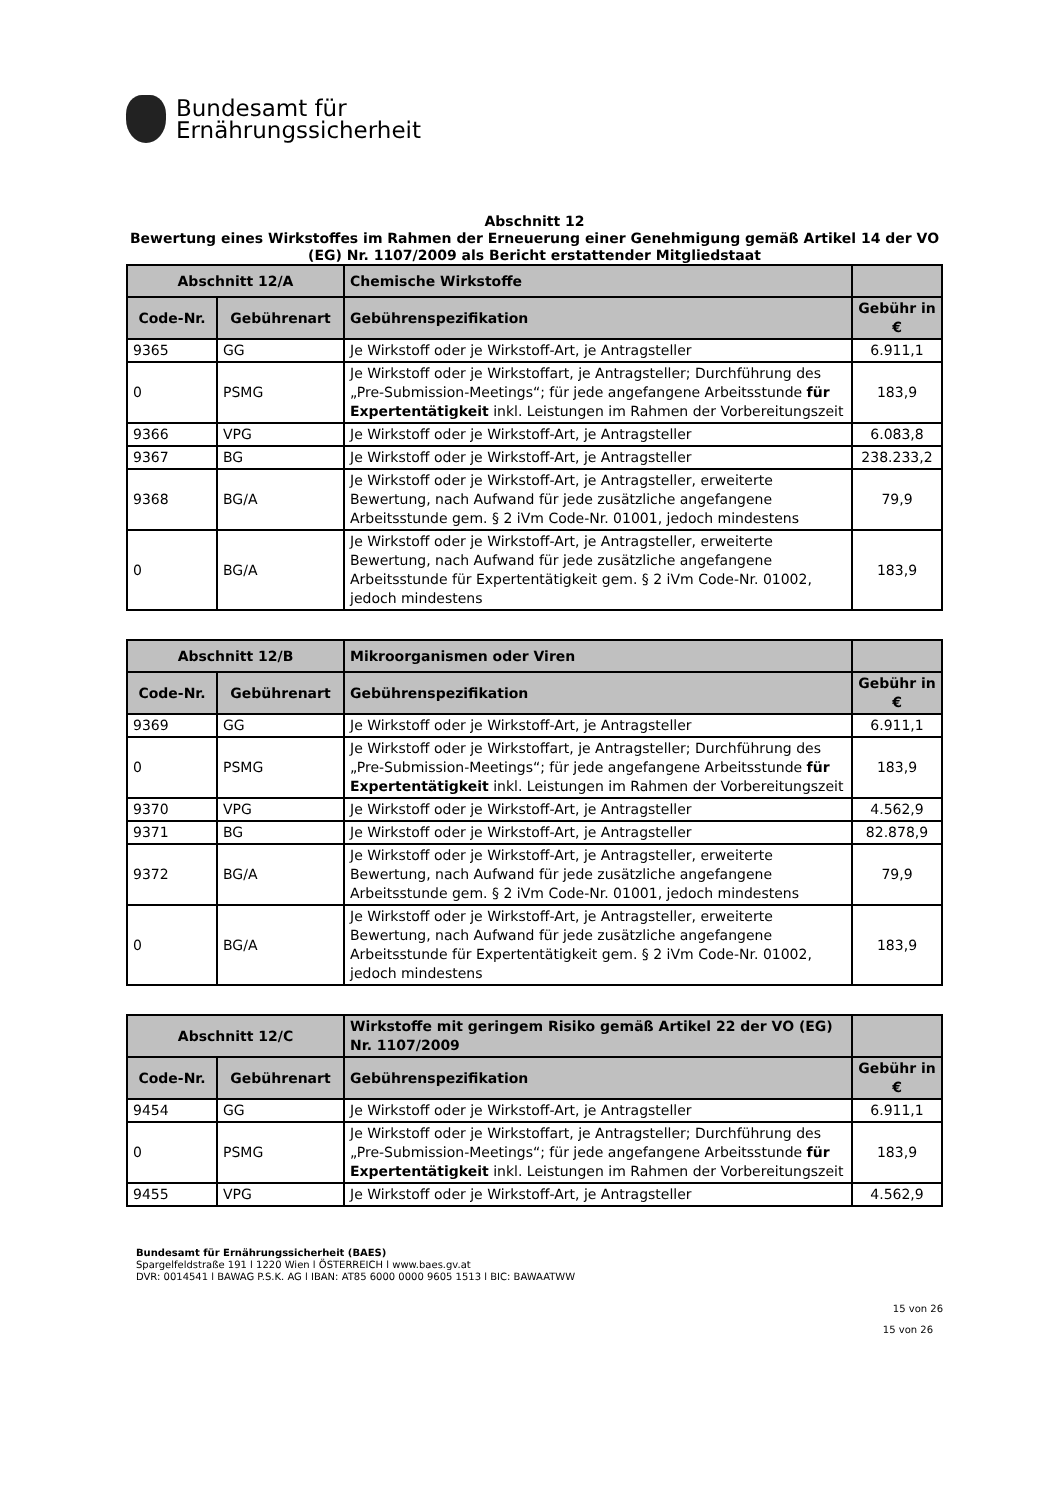Bundesamt für
Ernährungssicherheit
Abschnitt 12
Bewertung eines Wirkstoffes im Rahmen der Erneuerung einer Genehmigung gemäß Artikel 14 der VO (EG) Nr. 1107/2009 als Bericht erstattender Mitgliedstaat
| Abschnitt 12/A | | Chemische Wirkstoffe | |
| --- | --- | --- | --- |
| Code-Nr. | Gebührenart | Gebührenspezifikation | Gebühr in € |
| 9365 | GG | Je Wirkstoff oder je Wirkstoff-Art, je Antragsteller | 6.911,1 |
| 0 | PSMG | Je Wirkstoff oder je Wirkstoffart, je Antragsteller; Durchführung des „Pre-Submission-Meetings“; für jede angefangene Arbeitsstunde für Expertentätigkeit inkl. Leistungen im Rahmen der Vorbereitungszeit | 183,9 |
| 9366 | VPG | Je Wirkstoff oder je Wirkstoff-Art, je Antragsteller | 6.083,8 |
| 9367 | BG | Je Wirkstoff oder je Wirkstoff-Art, je Antragsteller | 238.233,2 |
| 9368 | BG/A | Je Wirkstoff oder je Wirkstoff-Art, je Antragsteller, erweiterte Bewertung, nach Aufwand für jede zusätzliche angefangene Arbeitsstunde gem. § 2 iVm Code-Nr. 01001, jedoch mindestens | 79,9 |
| 0 | BG/A | Je Wirkstoff oder je Wirkstoff-Art, je Antragsteller, erweiterte Bewertung, nach Aufwand für jede zusätzliche angefangene Arbeitsstunde für Expertentätigkeit gem. § 2 iVm Code-Nr. 01002, jedoch mindestens | 183,9 |
| Abschnitt 12/B | | Mikroorganismen oder Viren | |
| --- | --- | --- | --- |
| Code-Nr. | Gebührenart | Gebührenspezifikation | Gebühr in € |
| 9369 | GG | Je Wirkstoff oder je Wirkstoff-Art, je Antragsteller | 6.911,1 |
| 0 | PSMG | Je Wirkstoff oder je Wirkstoffart, je Antragsteller; Durchführung des „Pre-Submission-Meetings“; für jede angefangene Arbeitsstunde für Expertentätigkeit inkl. Leistungen im Rahmen der Vorbereitungszeit | 183,9 |
| 9370 | VPG | Je Wirkstoff oder je Wirkstoff-Art, je Antragsteller | 4.562,9 |
| 9371 | BG | Je Wirkstoff oder je Wirkstoff-Art, je Antragsteller | 82.878,9 |
| 9372 | BG/A | Je Wirkstoff oder je Wirkstoff-Art, je Antragsteller, erweiterte Bewertung, nach Aufwand für jede zusätzliche angefangene Arbeitsstunde gem. § 2 iVm Code-Nr. 01001, jedoch mindestens | 79,9 |
| 0 | BG/A | Je Wirkstoff oder je Wirkstoff-Art, je Antragsteller, erweiterte Bewertung, nach Aufwand für jede zusätzliche angefangene Arbeitsstunde für Expertentätigkeit gem. § 2 iVm Code-Nr. 01002, jedoch mindestens | 183,9 |
| Abschnitt 12/C | | Wirkstoffe mit geringem Risiko gemäß Artikel 22 der VO (EG) Nr. 1107/2009 | |
| --- | --- | --- | --- |
| Code-Nr. | Gebührenart | Gebührenspezifikation | Gebühr in € |
| 9454 | GG | Je Wirkstoff oder je Wirkstoff-Art, je Antragsteller | 6.911,1 |
| 0 | PSMG | Je Wirkstoff oder je Wirkstoffart, je Antragsteller; Durchführung des „Pre-Submission-Meetings“; für jede angefangene Arbeitsstunde für Expertentätigkeit inkl. Leistungen im Rahmen der Vorbereitungszeit | 183,9 |
| 9455 | VPG | Je Wirkstoff oder je Wirkstoff-Art, je Antragsteller | 4.562,9 |
Bundesamt für Ernährungssicherheit (BAES)
Spargelfeldstraße 191 l 1220 Wien l ÖSTERREICH l www.baes.gv.at
DVR: 0014541 l BAWAG P.S.K. AG l IBAN: AT85 6000 0000 9605 1513 l BIC: BAWAATWW
15 von 26
15 von 26